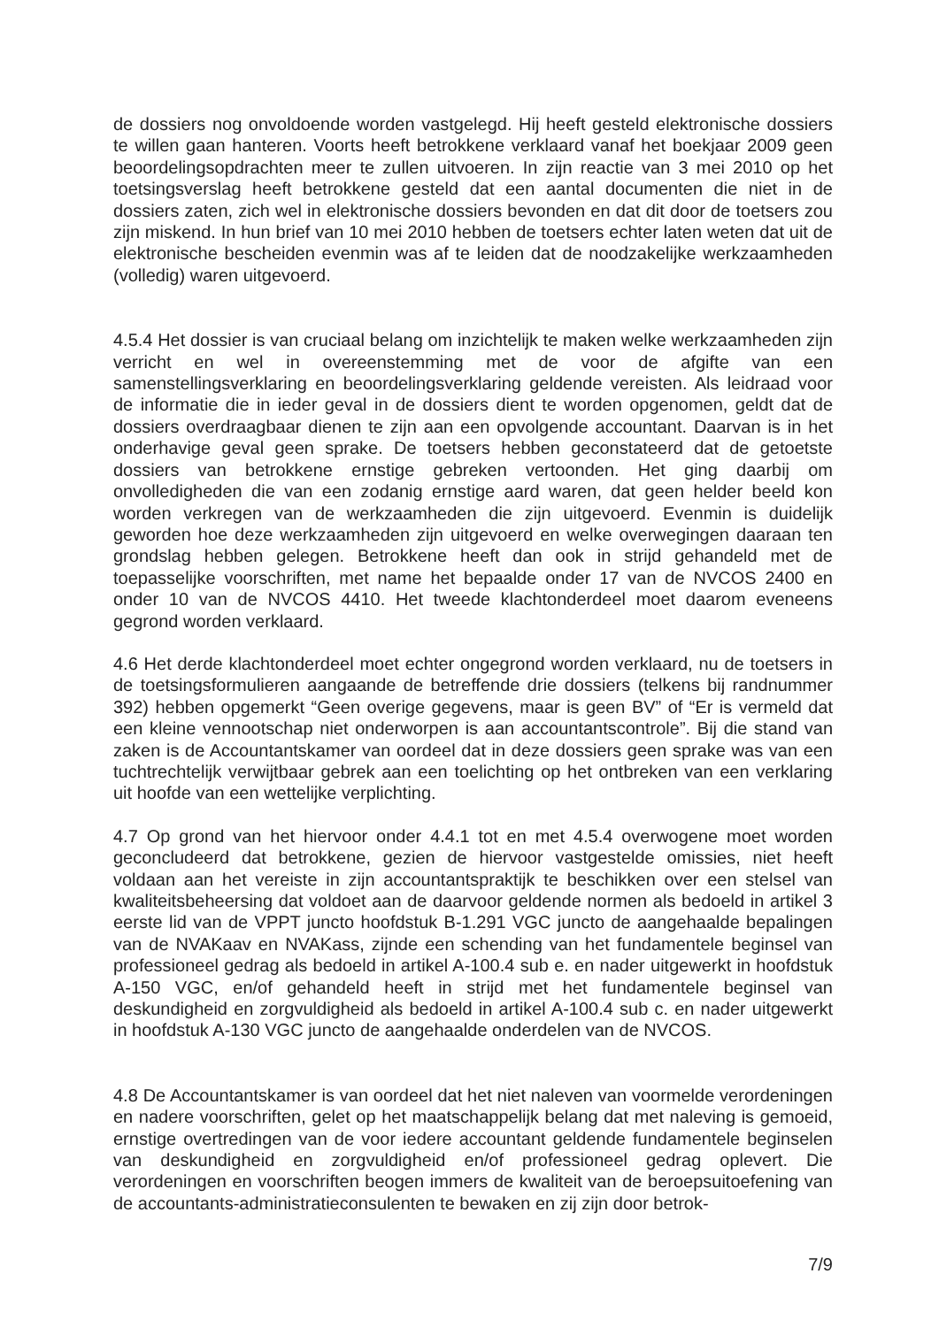de dossiers nog onvoldoende worden vastgelegd. Hij heeft gesteld elektronische dossiers te willen gaan hanteren. Voorts heeft betrokkene verklaard vanaf het boekjaar 2009 geen beoordelingsopdrachten meer te zullen uitvoeren. In zijn reactie van 3 mei 2010 op het toetsingsverslag heeft betrokkene gesteld dat een aantal documenten die niet in de dossiers zaten, zich wel in elektronische dossiers bevonden en dat dit door de toetsers zou zijn miskend. In hun brief van 10 mei 2010 hebben de toetsers echter laten weten dat uit de elektronische bescheiden evenmin was af te leiden dat de noodzakelijke werkzaamheden (volledig) waren uitgevoerd.
4.5.4 Het dossier is van cruciaal belang om inzichtelijk te maken welke werkzaamheden zijn verricht en wel in overeenstemming met de voor de afgifte van een samenstellingsverklaring en beoordelingsverklaring geldende vereisten. Als leidraad voor de informatie die in ieder geval in de dossiers dient te worden opgenomen, geldt dat de dossiers overdraagbaar dienen te zijn aan een opvolgende accountant. Daarvan is in het onderhavige geval geen sprake. De toetsers hebben geconstateerd dat de getoetste dossiers van betrokkene ernstige gebreken vertoonden. Het ging daarbij om onvolledigheden die van een zodanig ernstige aard waren, dat geen helder beeld kon worden verkregen van de werkzaamheden die zijn uitgevoerd. Evenmin is duidelijk geworden hoe deze werkzaamheden zijn uitgevoerd en welke overwegingen daaraan ten grondslag hebben gelegen. Betrokkene heeft dan ook in strijd gehandeld met de toepasselijke voorschriften, met name het bepaalde onder 17 van de NVCOS 2400 en onder 10 van de NVCOS 4410. Het tweede klachtonderdeel moet daarom eveneens gegrond worden verklaard.
4.6 Het derde klachtonderdeel moet echter ongegrond worden verklaard, nu de toetsers in de toetsingsformulieren aangaande de betreffende drie dossiers (telkens bij randnummer 392) hebben opgemerkt “Geen overige gegevens, maar is geen BV” of “Er is vermeld dat een kleine vennootschap niet onderworpen is aan accountantscontrole”. Bij die stand van zaken is de Accountantskamer van oordeel dat in deze dossiers geen sprake was van een tuchtrechtelijk verwijtbaar gebrek aan een toelichting op het ontbreken van een verklaring uit hoofde van een wettelijke verplichting.
4.7 Op grond van het hiervoor onder 4.4.1 tot en met 4.5.4 overwogene moet worden geconcludeerd dat betrokkene, gezien de hiervoor vastgestelde omissies, niet heeft voldaan aan het vereiste in zijn accountantspraktijk te beschikken over een stelsel van kwaliteitsbeheersing dat voldoet aan de daarvoor geldende normen als bedoeld in artikel 3 eerste lid van de VPPT juncto hoofdstuk B-1.291 VGC juncto de aangehaalde bepalingen van de NVAKaav en NVAKass, zijnde een schending van het fundamentele beginsel van professioneel gedrag als bedoeld in artikel A-100.4 sub e. en nader uitgewerkt in hoofdstuk A-150 VGC, en/of gehandeld heeft in strijd met het fundamentele beginsel van deskundigheid en zorgvuldigheid als bedoeld in artikel A-100.4 sub c. en nader uitgewerkt in hoofdstuk A-130 VGC juncto de aangehaalde onderdelen van de NVCOS.
4.8 De Accountantskamer is van oordeel dat het niet naleven van voormelde verordeningen en nadere voorschriften, gelet op het maatschappelijk belang dat met naleving is gemoeid, ernstige overtredingen van de voor iedere accountant geldende fundamentele beginselen van deskundigheid en zorgvuldigheid en/of professioneel gedrag oplevert. Die verordeningen en voorschriften beogen immers de kwaliteit van de beroepsuitoefening van de accountants-administratieconsulenten te bewaken en zij zijn door betrok-
7/9